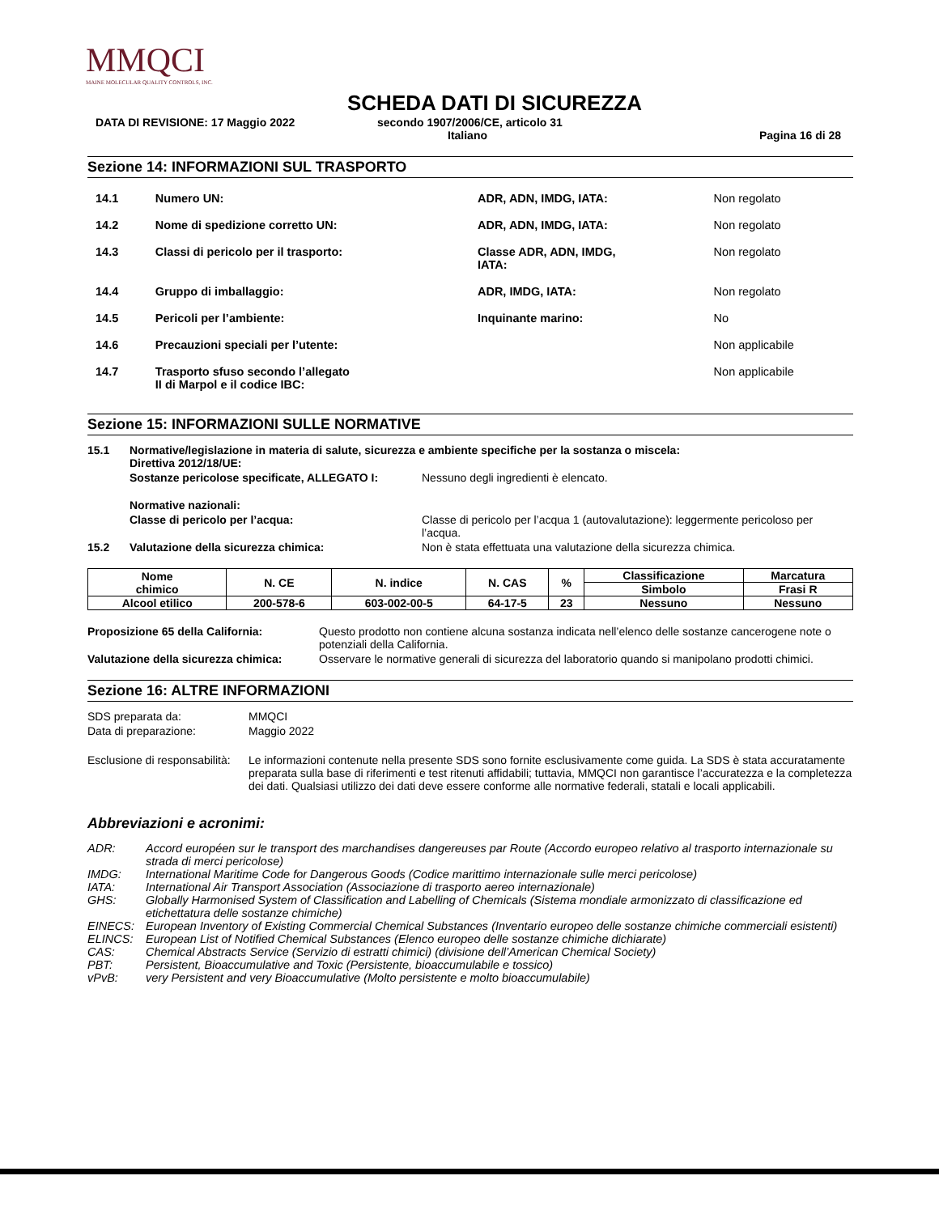MMQCI
MAINE MOLECULAR QUALITY CONTROLS, INC.
SCHEDA DATI DI SICUREZZA
DATA DI REVISIONE: 17 Maggio 2022 secondo 1907/2006/CE, articolo 31
Italiano Pagina 16 di 28
Sezione 14: INFORMAZIONI SUL TRASPORTO
| 14.1 | Numero UN: | ADR, ADN, IMDG, IATA: | Non regolato |
| 14.2 | Nome di spedizione corretto UN: | ADR, ADN, IMDG, IATA: | Non regolato |
| 14.3 | Classi di pericolo per il trasporto: | Classe ADR, ADN, IMDG, IATA: | Non regolato |
| 14.4 | Gruppo di imballaggio: | ADR, IMDG, IATA: | Non regolato |
| 14.5 | Pericoli per l’ambiente: | Inquinante marino: | No |
| 14.6 | Precauzioni speciali per l’utente: | | Non applicabile |
| 14.7 | Trasporto sfuso secondo l’allegato II di Marpol e il codice IBC: | | Non applicabile |
Sezione 15: INFORMAZIONI SULLE NORMATIVE
15.1 Normative/legislazione in materia di salute, sicurezza e ambiente specifiche per la sostanza o miscela:
Direttiva 2012/18/UE:
Sostanze pericolose specificate, ALLEGATO I: Nessuno degli ingredienti è elencato.
Normative nazionali:
Classe di pericolo per l’acqua: Classe di pericolo per l’acqua 1 (autovalutazione): leggermente pericoloso per l’acqua.
15.2 Valutazione della sicurezza chimica: Non è stata effettuata una valutazione della sicurezza chimica.
| Nome chimico | N. CE | N. indice | N. CAS | % | Classificazione | Marcatura |
| --- | --- | --- | --- | --- | --- | --- |
| | | | | | Simbolo | Frasi R |
| Alcool etilico | 200-578-6 | 603-002-00-5 | 64-17-5 | 23 | Nessuno | Nessuno |
Proposizione 65 della California: Questo prodotto non contiene alcuna sostanza indicata nell’elenco delle sostanze cancerogene note o potenziali della California.
Valutazione della sicurezza chimica: Osservare le normative generali di sicurezza del laboratorio quando si manipolano prodotti chimici.
Sezione 16: ALTRE INFORMAZIONI
SDS preparata da: MMQCI
Data di preparazione: Maggio 2022
Esclusione di responsabilità: Le informazioni contenute nella presente SDS sono fornite esclusivamente come guida. La SDS è stata accuratamente preparata sulla base di riferimenti e test ritenuti affidabili; tuttavia, MMQCI non garantisce l’accuratezza e la completezza dei dati. Qualsiasi utilizzo dei dati deve essere conforme alle normative federali, statali e locali applicabili.
Abbreviazioni e acronimi:
| ADR: | Accord européen sur le transport des marchandises dangereuses par Route (Accordo europeo relativo al trasporto internazionale su strada di merci pericolose) |
| IMDG: | International Maritime Code for Dangerous Goods (Codice marittimo internazionale sulle merci pericolose) |
| IATA: | International Air Transport Association (Associazione di trasporto aereo internazionale) |
| GHS: | Globally Harmonised System of Classification and Labelling of Chemicals (Sistema mondiale armonizzato di classificazione ed etichettatura delle sostanze chimiche) |
| EINECS: | European Inventory of Existing Commercial Chemical Substances (Inventario europeo delle sostanze chimiche commerciali esistenti) |
| ELINCS: | European List of Notified Chemical Substances (Elenco europeo delle sostanze chimiche dichiarate) |
| CAS: | Chemical Abstracts Service (Servizio di estratti chimici) (divisione dell’American Chemical Society) |
| PBT: | Persistent, Bioaccumulative and Toxic (Persistente, bioaccumulabile e tossico) |
| vPvB: | very Persistent and very Bioaccumulative (Molto persistente e molto bioaccumulabile) |